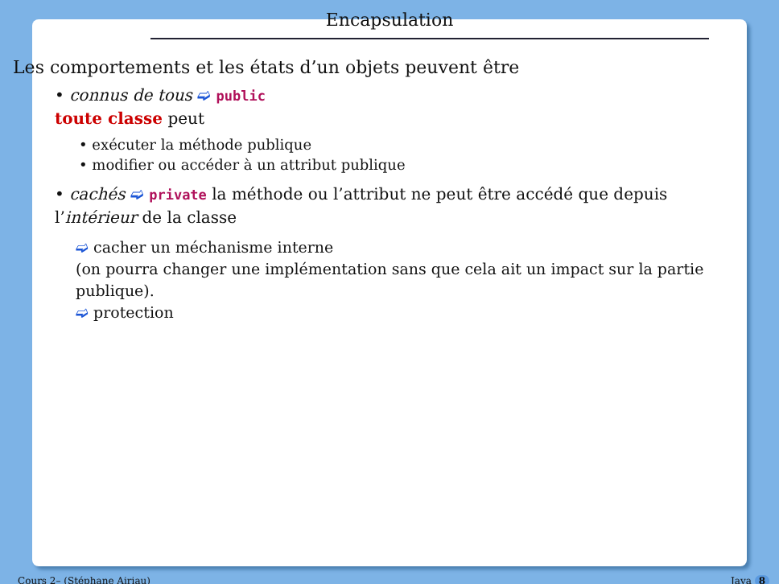Encapsulation
Les comportements et les états d’un objets peuvent être
• connus de tous ➫ public
toute classe peut
• exécuter la méthode publique
• modifier ou accéder à un attribut publique
• cachés ➫ private la méthode ou l’attribut ne peut être accédé que depuis l’intérieur de la classe
➫ cacher un méchanisme interne
(on pourra changer une implémentation sans que cela ait un impact sur la partie publique).
➫ protection
Cours 2– (Stéphane Airiau) Java 8